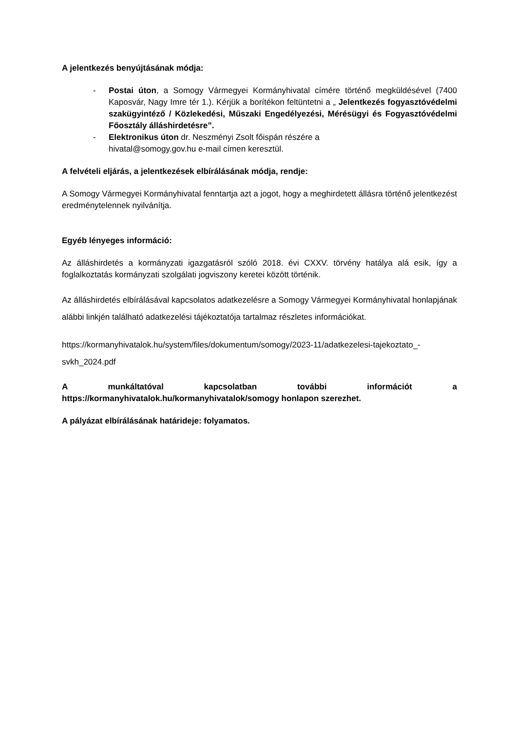A jelentkezés benyújtásának módja:
- Postai úton, a Somogy Vármegyei Kormányhivatal címére történő megküldésével (7400 Kaposvár, Nagy Imre tér 1.). Kérjük a borítékon feltüntetni a „ Jelentkezés fogyasztóvédelmi szakügyintéző / Közlekedési, Műszaki Engedélyezési, Mérésügyi és Fogyasztóvédelmi Főosztály álláshirdetésre”.
- Elektronikus úton dr. Neszményi Zsolt főispán részére a
hivatal@somogy.gov.hu e-mail címen keresztül.
A felvételi eljárás, a jelentkezések elbírálásának módja, rendje:
A Somogy Vármegyei Kormányhivatal fenntartja azt a jogot, hogy a meghirdetett állásra történő jelentkezést eredménytelennek nyilvánítja.
Egyéb lényeges információ:
Az álláshirdetés a kormányzati igazgatásról szóló 2018. évi CXXV. törvény hatálya alá esik, így a foglalkoztatás kormányzati szolgálati jogviszony keretei között történik.
Az álláshirdetés elbírálásával kapcsolatos adatkezelésre a Somogy Vármegyei Kormányhivatal honlapjának alábbi linkjén található adatkezelési tájékoztatója tartalmaz részletes információkat.
https://kormanyhivatalok.hu/system/files/dokumentum/somogy/2023-11/adatkezelesi-tajekoztato_-svkh_2024.pdf
A munkáltatóval kapcsolatban további információt a https://kormanyhivatalok.hu/kormanyhivatalok/somogy honlapon szerezhet.
A pályázat elbírálásának határideje: folyamatos.